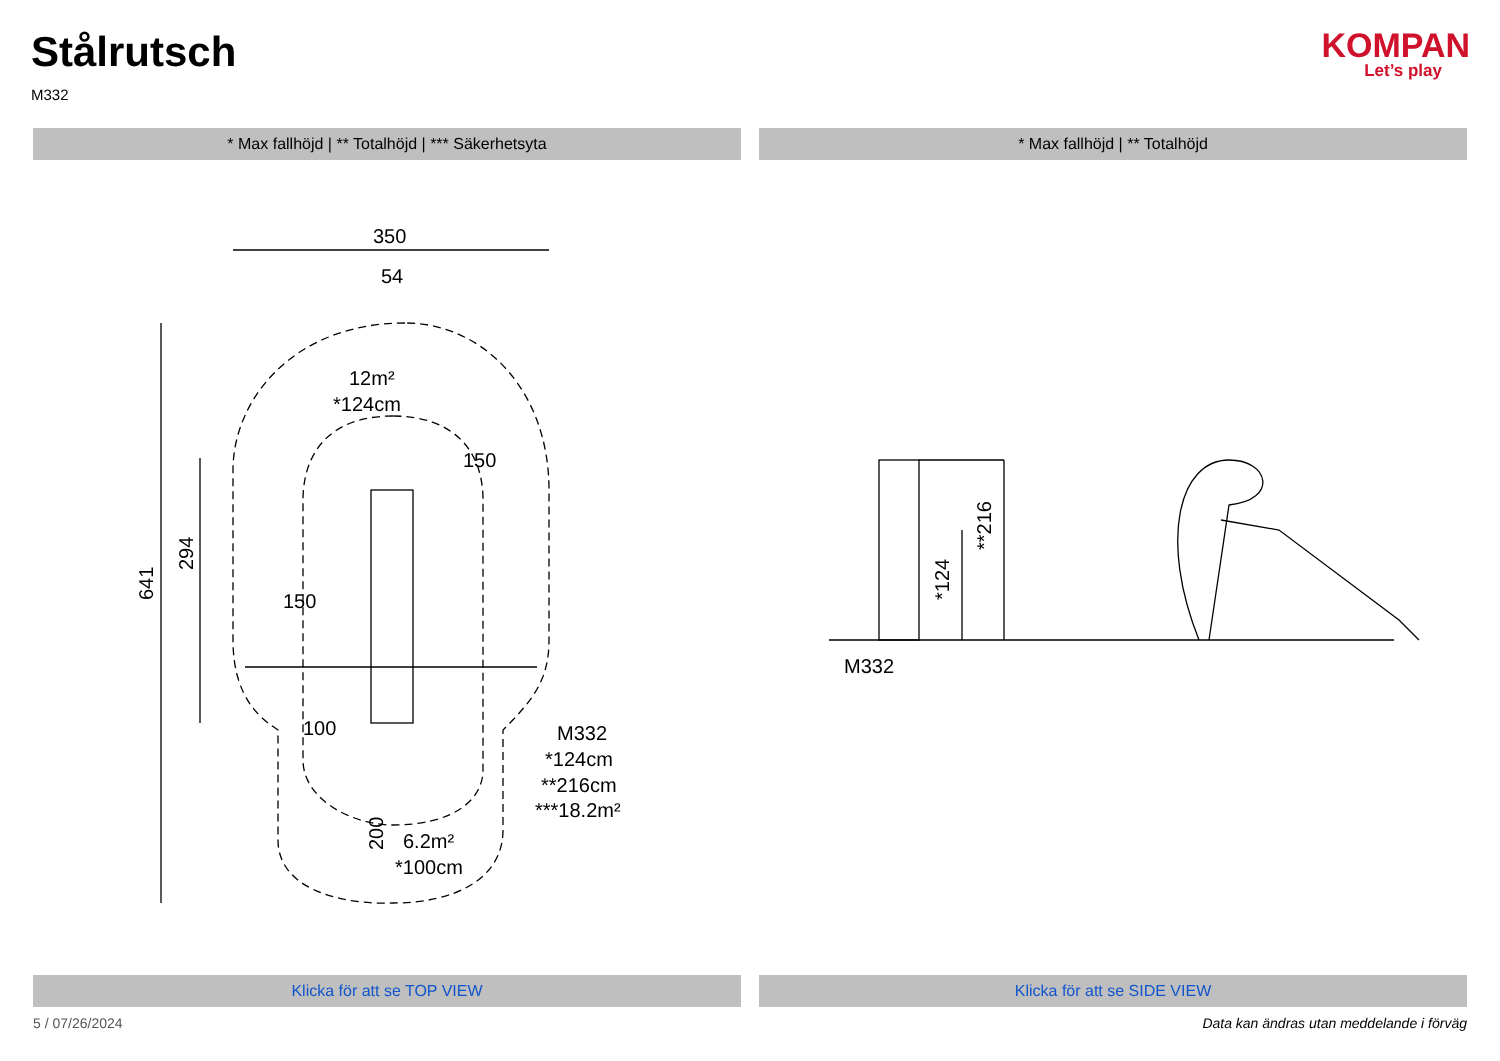Stålrutsch
M332
KOMPAN
Let’s play
* Max fallhöjd | ** Totalhöjd | *** Säkerhetsyta
* Max fallhöjd | ** Totalhöjd
350
54
12m²
*124cm
150
150
100
M332
*124cm
**216cm
***18.2m²
6.2m²
*100cm
641
294
200
M332
*124
**216
Klicka för att se TOP VIEW Klicka för att se SIDE VIEW
5 / 07/26/2024 Data kan ändras utan meddelande i förväg